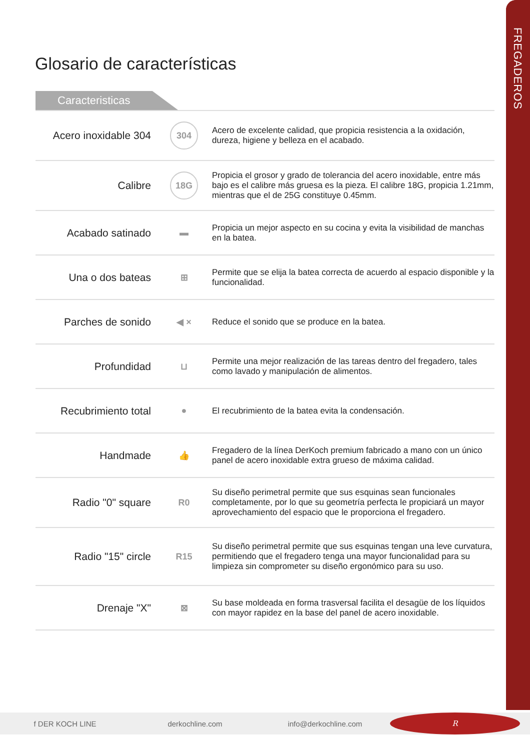FREGADEROS
Glosario de características
Caracteristicas
| Acero inoxidable 304 | 304 | Acero de excelente calidad, que propicia resistencia a la oxidación, dureza, higiene y belleza en el acabado. |
| Calibre | 18G | Propicia el grosor y grado de tolerancia del acero inoxidable, entre más bajo es el calibre más gruesa es la pieza. El calibre 18G, propicia 1.21mm, mientras que el de 25G constituye 0.45mm. |
| Acabado satinado | ▬ | Propicia un mejor aspecto en su cocina y evita la visibilidad de manchas en la batea. |
| Una o dos bateas | ⊞ | Permite que se elija la batea correcta de acuerdo al espacio disponible y la funcionalidad. |
| Parches de sonido | ◀ × | Reduce el sonido que se produce en la batea. |
| Profundidad | ⊔ | Permite una mejor realización de las tareas dentro del fregadero, tales como lavado y manipulación de alimentos. |
| Recubrimiento total | ● | El recubrimiento de la batea evita la condensación. |
| Handmade | 👍 | Fregadero de la línea DerKoch premium fabricado a mano con un único panel de acero inoxidable extra grueso de máxima calidad. |
| Radio "0" square | R0 | Su diseño perimetral permite que sus esquinas sean funcionales completamente, por lo que su geometría perfecta le propiciará un mayor aprovechamiento del espacio que le proporciona el fregadero. |
| Radio "15" circle | R15 | Su diseño perimetral permite que sus esquinas tengan una leve curvatura, permitiendo que el fregadero tenga una mayor funcionalidad para su limpieza sin comprometer su diseño ergonómico para su uso. |
| Drenaje "X" | ⊠ | Su base moldeada en forma trasversal facilita el desagüe de los líquidos con mayor rapidez en la base del panel de acero inoxidable. |
f DER KOCH LINE derkochline.com info@derkochline.com
R